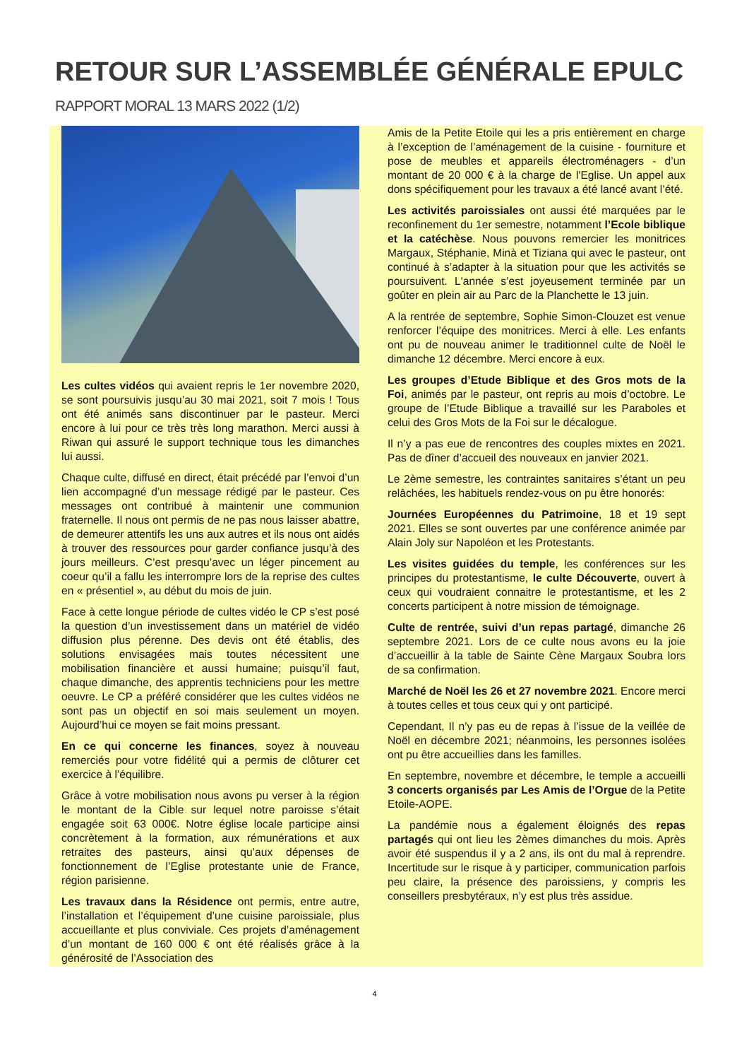RETOUR SUR L’ASSEMBLÉE GÉNÉRALE EPULC
RAPPORT MORAL 13 MARS 2022 (1/2)
Les cultes vidéos qui avaient repris le 1er novembre 2020, se sont poursuivis jusqu’au 30 mai 2021, soit 7 mois ! Tous ont été animés sans discontinuer par le pasteur. Merci encore à lui pour ce très très long marathon. Merci aussi à Riwan qui assuré le support technique tous les dimanches lui aussi.
Chaque culte, diffusé en direct, était précédé par l’envoi d’un lien accompagné d’un message rédigé par le pasteur. Ces messages ont contribué à maintenir une communion fraternelle. Il nous ont permis de ne pas nous laisser abattre, de demeurer attentifs les uns aux autres et ils nous ont aidés à trouver des ressources pour garder confiance jusqu’à des jours meilleurs. C’est presqu’avec un léger pincement au coeur qu’il a fallu les interrompre lors de la reprise des cultes en « présentiel », au début du mois de juin.
Face à cette longue période de cultes vidéo le CP s’est posé la question d’un investissement dans un matériel de vidéo diffusion plus pérenne. Des devis ont été établis, des solutions envisagées mais toutes nécessitent une mobilisation financière et aussi humaine; puisqu’il faut, chaque dimanche, des apprentis techniciens pour les mettre oeuvre. Le CP a préféré considérer que les cultes vidéos ne sont pas un objectif en soi mais seulement un moyen. Aujourd’hui ce moyen se fait moins pressant.
En ce qui concerne les finances, soyez à nouveau remerciés pour votre fidélité qui a permis de clôturer cet exercice à l’équilibre.
Grâce à votre mobilisation nous avons pu verser à la région le montant de la Cible sur lequel notre paroisse s’était engagée soit 63 000€. Notre église locale participe ainsi concrètement à la formation, aux rémunérations et aux retraites des pasteurs, ainsi qu’aux dépenses de fonctionnement de l’Eglise protestante unie de France, région parisienne.
Les travaux dans la Résidence ont permis, entre autre, l’installation et l’équipement d’une cuisine paroissiale, plus accueillante et plus conviviale. Ces projets d’aménagement d’un montant de 160 000 € ont été réalisés grâce à la générosité de l’Association des
Amis de la Petite Etoile qui les a pris entièrement en charge à l’exception de l’aménagement de la cuisine - fourniture et pose de meubles et appareils électroménagers - d’un montant de 20 000 € à la charge de l'Eglise. Un appel aux dons spécifiquement pour les travaux a été lancé avant l’été.
Les activités paroissiales ont aussi été marquées par le reconfinement du 1er semestre, notamment l’Ecole biblique et la catéchèse. Nous pouvons remercier les monitrices Margaux, Stéphanie, Minà et Tiziana qui avec le pasteur, ont continué à s’adapter à la situation pour que les activités se poursuivent. L'année s’est joyeusement terminée par un goûter en plein air au Parc de la Planchette le 13 juin.
A la rentrée de septembre, Sophie Simon-Clouzet est venue renforcer l’équipe des monitrices. Merci à elle. Les enfants ont pu de nouveau animer le traditionnel culte de Noël le dimanche 12 décembre. Merci encore à eux.
Les groupes d’Etude Biblique et des Gros mots de la Foi, animés par le pasteur, ont repris au mois d’octobre. Le groupe de l’Etude Biblique a travaillé sur les Paraboles et celui des Gros Mots de la Foi sur le décalogue.
Il n’y a pas eue de rencontres des couples mixtes en 2021. Pas de dîner d’accueil des nouveaux en janvier 2021.
Le 2ème semestre, les contraintes sanitaires s’étant un peu relâchées, les habituels rendez-vous on pu être honorés:
Journées Européennes du Patrimoine, 18 et 19 sept 2021. Elles se sont ouvertes par une conférence animée par Alain Joly sur Napoléon et les Protestants.
Les visites guidées du temple, les conférences sur les principes du protestantisme, le culte Découverte, ouvert à ceux qui voudraient connaitre le protestantisme, et les 2 concerts participent à notre mission de témoignage.
Culte de rentrée, suivi d’un repas partagé, dimanche 26 septembre 2021. Lors de ce culte nous avons eu la joie d’accueillir à la table de Sainte Cène Margaux Soubra lors de sa confirmation.
Marché de Noël les 26 et 27 novembre 2021. Encore merci à toutes celles et tous ceux qui y ont participé.
Cependant, Il n’y pas eu de repas à l’issue de la veillée de Noël en décembre 2021; néanmoins, les personnes isolées ont pu être accueillies dans les familles.
En septembre, novembre et décembre, le temple a accueilli 3 concerts organisés par Les Amis de l’Orgue de la Petite Etoile-AOPE.
La pandémie nous a également éloignés des repas partagés qui ont lieu les 2èmes dimanches du mois. Après avoir été suspendus il y a 2 ans, ils ont du mal à reprendre. Incertitude sur le risque à y participer, communication parfois peu claire, la présence des paroissiens, y compris les conseillers presbytéraux, n’y est plus très assidue.
4